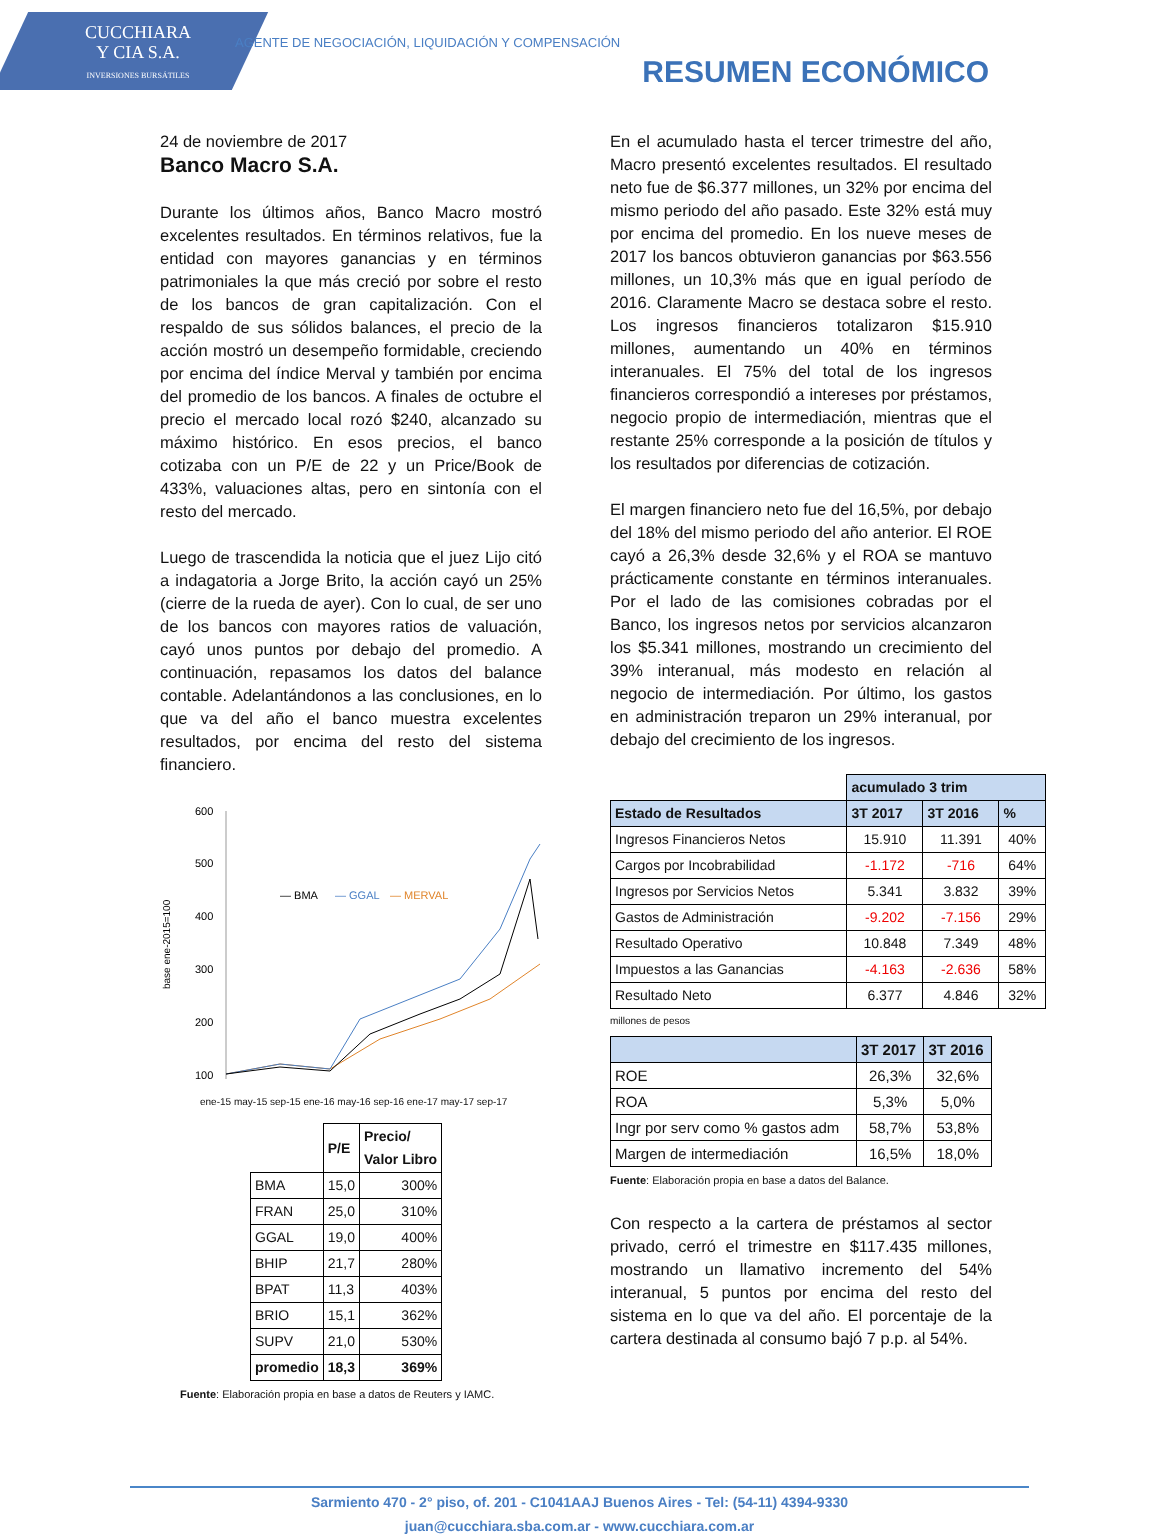CUCCHIARA
Y CIA S.A.
INVERSIONES BURSÁTILES
AGENTE DE NEGOCIACIÓN, LIQUIDACIÓN Y COMPENSACIÓN
RESUMEN ECONÓMICO
24 de noviembre de 2017
Banco Macro S.A.
Durante los últimos años, Banco Macro mostró excelentes resultados. En términos relativos, fue la entidad con mayores ganancias y en términos patrimoniales la que más creció por sobre el resto de los bancos de gran capitalización. Con el respaldo de sus sólidos balances, el precio de la acción mostró un desempeño formidable, creciendo por encima del índice Merval y también por encima del promedio de los bancos. A finales de octubre el precio el mercado local rozó $240, alcanzado su máximo histórico. En esos precios, el banco cotizaba con un P/E de 22 y un Price/Book de 433%, valuaciones altas, pero en sintonía con el resto del mercado.
Luego de trascendida la noticia que el juez Lijo citó a indagatoria a Jorge Brito, la acción cayó un 25% (cierre de la rueda de ayer). Con lo cual, de ser uno de los bancos con mayores ratios de valuación, cayó unos puntos por debajo del promedio. A continuación, repasamos los datos del balance contable. Adelantándonos a las conclusiones, en lo que va del año el banco muestra excelentes resultados, por encima del resto del sistema financiero.
base ene-2015=100
600
500
400
300
200
100
— BMA
— GGAL
— MERVAL
ene-15 may-15 sep-15 ene-16 may-16 sep-16 ene-17 may-17 sep-17
| | P/E | Precio/ Valor Libro |
| BMA | 15,0 | 300% |
| FRAN | 25,0 | 310% |
| GGAL | 19,0 | 400% |
| BHIP | 21,7 | 280% |
| BPAT | 11,3 | 403% |
| BRIO | 15,1 | 362% |
| SUPV | 21,0 | 530% |
| promedio | 18,3 | 369% |
Fuente: Elaboración propia en base a datos de Reuters y IAMC.
En el acumulado hasta el tercer trimestre del año, Macro presentó excelentes resultados. El resultado neto fue de $6.377 millones, un 32% por encima del mismo periodo del año pasado. Este 32% está muy por encima del promedio. En los nueve meses de 2017 los bancos obtuvieron ganancias por $63.556 millones, un 10,3% más que en igual período de 2016. Claramente Macro se destaca sobre el resto. Los ingresos financieros totalizaron $15.910 millones, aumentando un 40% en términos interanuales. El 75% del total de los ingresos financieros correspondió a intereses por préstamos, negocio propio de intermediación, mientras que el restante 25% corresponde a la posición de títulos y los resultados por diferencias de cotización.
El margen financiero neto fue del 16,5%, por debajo del 18% del mismo periodo del año anterior. El ROE cayó a 26,3% desde 32,6% y el ROA se mantuvo prácticamente constante en términos interanuales. Por el lado de las comisiones cobradas por el Banco, los ingresos netos por servicios alcanzaron los $5.341 millones, mostrando un crecimiento del 39% interanual, más modesto en relación al negocio de intermediación. Por último, los gastos en administración treparon un 29% interanual, por debajo del crecimiento de los ingresos.
| | acumulado 3 trim | | |
| Estado de Resultados | 3T 2017 | 3T 2016 | % |
| Ingresos Financieros Netos | 15.910 | 11.391 | 40% |
| Cargos por Incobrabilidad | -1.172 | -716 | 64% |
| Ingresos por Servicios Netos | 5.341 | 3.832 | 39% |
| Gastos de Administración | -9.202 | -7.156 | 29% |
| Resultado Operativo | 10.848 | 7.349 | 48% |
| Impuestos a las Ganancias | -4.163 | -2.636 | 58% |
| Resultado Neto | 6.377 | 4.846 | 32% |
millones de pesos
| | 3T 2017 | 3T 2016 |
| --- | --- | --- |
| ROE | 26,3% | 32,6% |
| ROA | 5,3% | 5,0% |
| Ingr por serv como % gastos adm | 58,7% | 53,8% |
| Margen de intermediación | 16,5% | 18,0% |
Fuente: Elaboración propia en base a datos del Balance.
Con respecto a la cartera de préstamos al sector privado, cerró el trimestre en $117.435 millones, mostrando un llamativo incremento del 54% interanual, 5 puntos por encima del resto del sistema en lo que va del año. El porcentaje de la cartera destinada al consumo bajó 7 p.p. al 54%.
Sarmiento 470 - 2° piso, of. 201 - C1041AAJ Buenos Aires - Tel: (54-11) 4394-9330
juan@cucchiara.sba.com.ar - www.cucchiara.com.ar